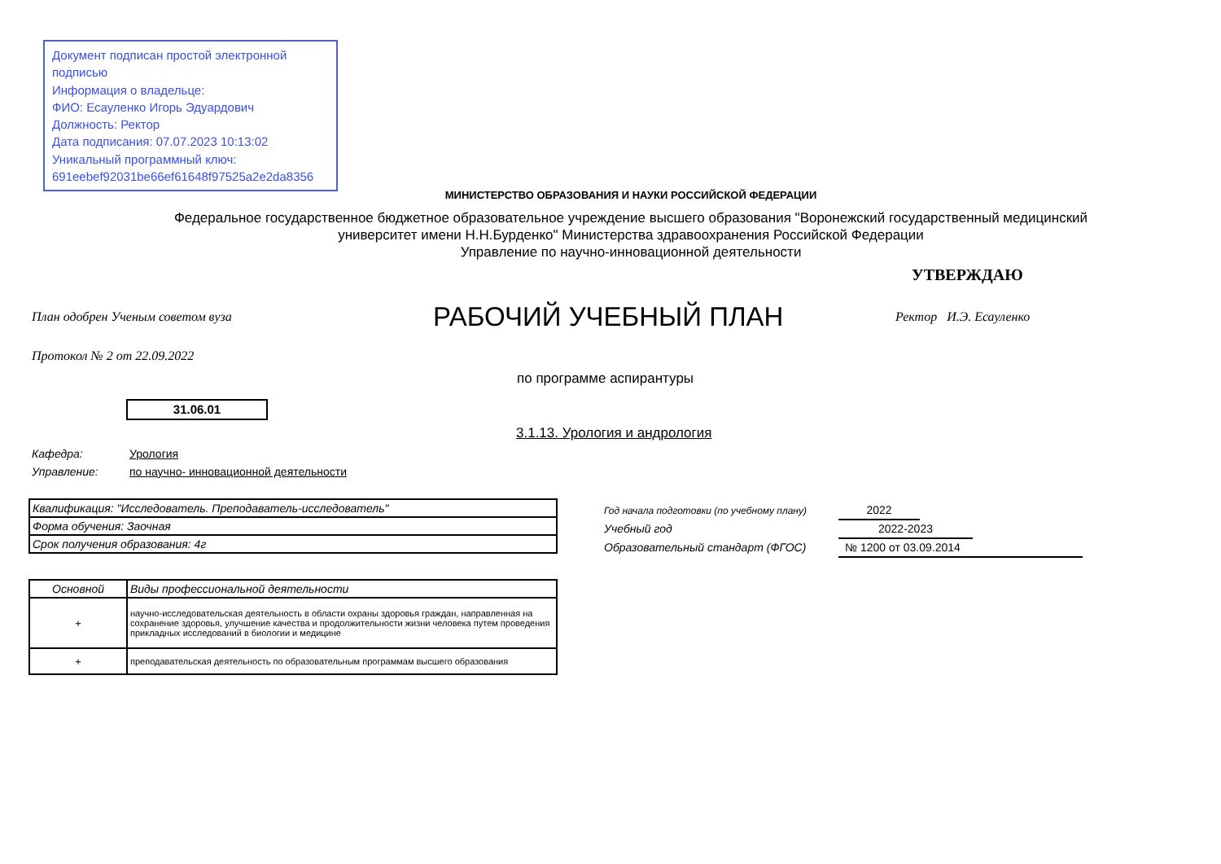Документ подписан простой электронной подписью
Информация о владельце:
ФИО: Есауленко Игорь Эдуардович
Должность: Ректор
Дата подписания: 07.07.2023 10:13:02
Уникальный программный ключ:
691eebef92031be66ef61648f97525a2e2da8356
МИНИСТЕРСТВО ОБРАЗОВАНИЯ И НАУКИ РОССИЙСКОЙ ФЕДЕРАЦИИ
Федеральное государственное бюджетное образовательное учреждение высшего образования "Воронежский государственный медицинский университет имени Н.Н.Бурденко" Министерства здравоохранения Российской Федерации
Управление по научно-инновационной деятельности
УТВЕРЖДАЮ
План одобрен Ученым советом вуза
РАБОЧИЙ УЧЕБНЫЙ ПЛАН Ректор И.Э. Есауленко
Протокол № 2 от 22.09.2022
по программе аспирантуры
31.06.01
3.1.13. Урология и андрология
Кафедра: Урология
Управление: по научно- инновационной деятельности
| Квалификация: "Исследователь. Преподаватель-исследователь" |
| Форма обучения: Заочная |
| Срок получения образования: 4г |
Год начала подготовки (по учебному плану) 2022
Учебный год 2022-2023
Образовательный стандарт (ФГОС) № 1200 от 03.09.2014
| Основной | Виды профессиональной деятельности |
| --- | --- |
| + | научно-исследовательская деятельность в области охраны здоровья граждан, направленная на сохранение здоровья, улучшение качества и продолжительности жизни человека путем проведения прикладных исследований в биологии и медицине |
| + | преподавательская деятельность по образовательным программам высшего образования |